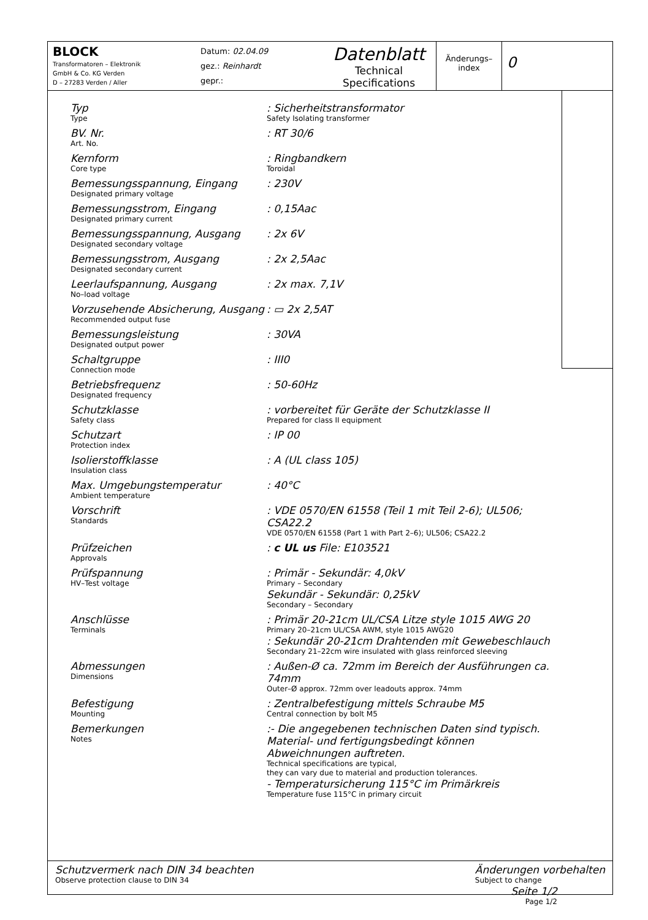BLOCK
Transformatoren – Elektronik
GmbH & Co. KG Verden
D – 27283 Verden / Aller
Datum: 02.04.09
gez.: Reinhardt
gepr.:
Datenblatt
Technical
Specifications
Änderungs–
index
0
Typ
Type
: Sicherheitstransformator
Safety Isolating transformer
BV. Nr.
Art. No.
: RT 30/6
Kernform
Core type
: Ringbandkern
Toroidal
Bemessungsspannung, Eingang
Designated primary voltage
: 230V
Bemessungsstrom, Eingang
Designated primary current
: 0,15Aac
Bemessungsspannung, Ausgang
Designated secondary voltage
: 2x 6V
Bemessungsstrom, Ausgang
Designated secondary current
: 2x 2,5Aac
Leerlaufspannung, Ausgang
No–load voltage
: 2x max. 7,1V
Vorzusehende Absicherung, Ausgang
Recommended output fuse
: ▭ 2x 2,5AT
Bemessungsleistung
Designated output power
: 30VA
Schaltgruppe
Connection mode
: III0
Betriebsfrequenz
Designated frequency
: 50-60Hz
Schutzklasse
Safety class
: vorbereitet für Geräte der Schutzklasse II
Prepared for class II equipment
Schutzart
Protection index
: IP 00
Isolierstoffklasse
Insulation class
: A (UL class 105)
Max. Umgebungstemperatur
Ambient temperature
: 40°C
Vorschrift
Standards
: VDE 0570/EN 61558 (Teil 1 mit Teil 2-6); UL506; CSA22.2
VDE 0570/EN 61558 (Part 1 with Part 2–6); UL506; CSA22.2
Prüfzeichen
Approvals
: c UL us File: E103521
Prüfspannung
HV–Test voltage
: Primär - Sekundär: 4,0kV
Primary – Secondary
Sekundär - Sekundär: 0,25kV
Secondary – Secondary
Anschlüsse
Terminals
: Primär 20-21cm UL/CSA Litze style 1015 AWG 20
Primary 20–21cm UL/CSA AWM, style 1015 AWG20
: Sekundär 20-21cm Drahtenden mit Gewebeschlauch
Secondary 21–22cm wire insulated with glass reinforced sleeving
Abmessungen
Dimensions
: Außen-Ø ca. 72mm im Bereich der Ausführungen ca. 74mm
Outer–Ø approx. 72mm over leadouts approx. 74mm
Befestigung
Mounting
: Zentralbefestigung mittels Schraube M5
Central connection by bolt M5
Bemerkungen
Notes
:- Die angegebenen technischen Daten sind typisch. Material- und fertigungsbedingt können Abweichnungen auftreten.
Technical specifications are typical,
they can vary due to material and production tolerances.
- Temperatursicherung 115°C im Primärkreis
Temperature fuse 115°C in primary circuit
Seite 1/2
Page 1/2
Schutzvermerk nach DIN 34 beachten
Observe protection clause to DIN 34
Änderungen vorbehalten
Subject to change